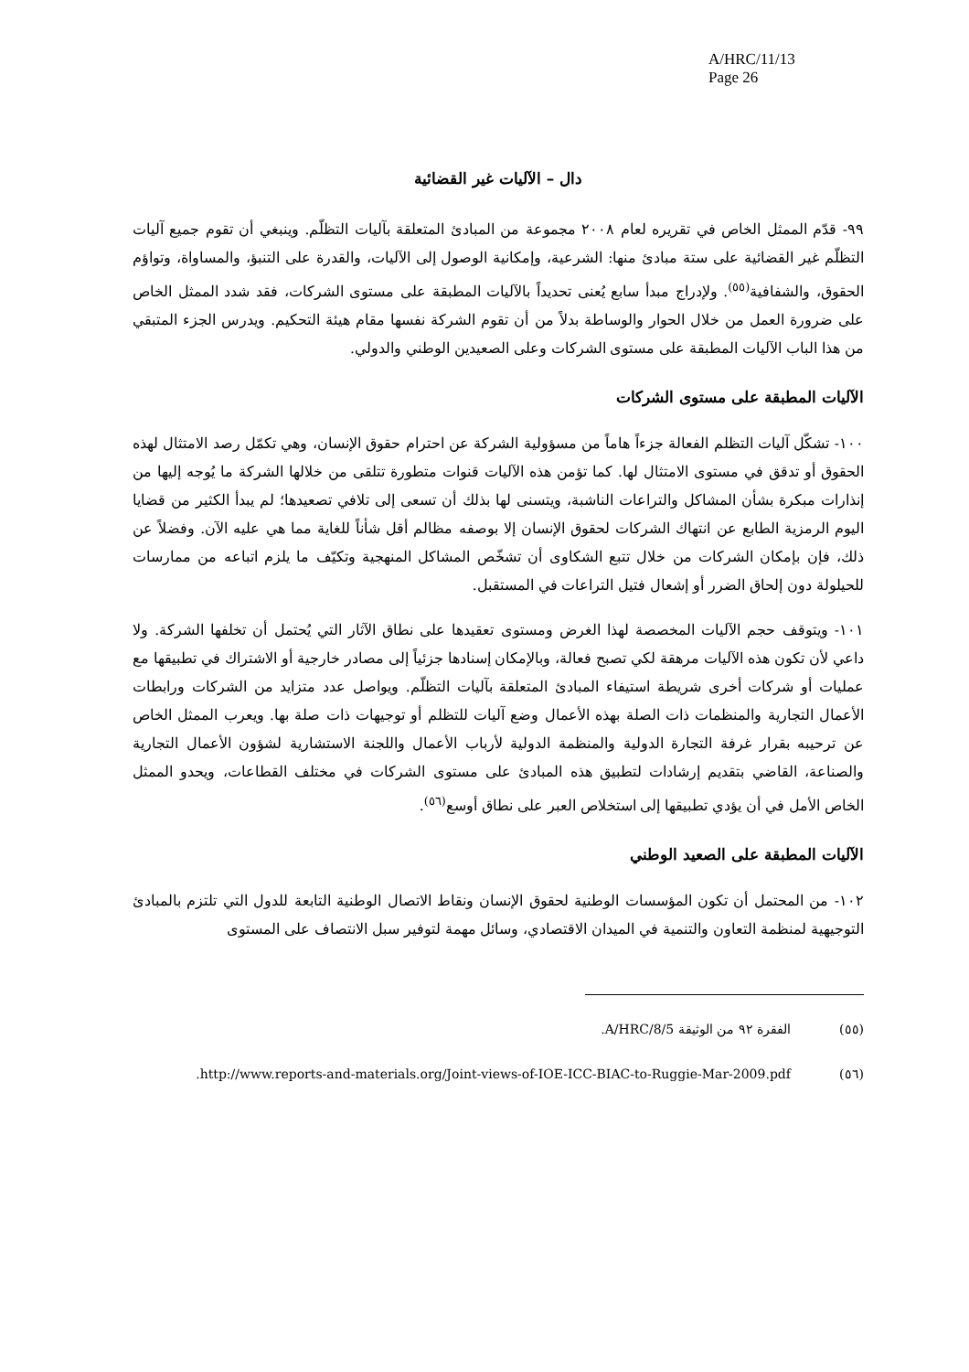A/HRC/11/13
Page 26
دال – الآليات غير القضائية
٩٩- قدّم الممثل الخاص في تقريره لعام ٢٠٠٨ مجموعة من المبادئ المتعلقة بآليات التظلّم. وينبغي أن تقوم جميع آليات التظلّم غير القضائية على ستة مبادئ منها: الشرعية، وإمكانية الوصول إلى الآليات، والقدرة على التنبؤ، والمساواة، وتواؤم الحقوق، والشفافية<sup>(٥٥)</sup>. ولإدراج مبدأ سابع يُعنى تحديداً بالآليات المطبقة على مستوى الشركات، فقد شدد الممثل الخاص على ضرورة العمل من خلال الحوار والوساطة بدلاً من أن تقوم الشركة نفسها مقام هيئة التحكيم. ويدرس الجزء المتبقي من هذا الباب الآليات المطبقة على مستوى الشركات وعلى الصعيدين الوطني والدولي.
الآليات المطبقة على مستوى الشركات
١٠٠- تشكّل آليات التظلم الفعالة جزءاً هاماً من مسؤولية الشركة عن احترام حقوق الإنسان، وهي تكمّل رصد الامتثال لهذه الحقوق أو تدقق في مستوى الامتثال لها. كما تؤمن هذه الآليات قنوات متطورة تتلقى من خلالها الشركة ما يُوجه إليها من إنذارات مبكرة بشأن المشاكل والتراعات الناشبة، ويتسنى لها بذلك أن تسعى إلى تلافي تصعيدها؛ لم يبدأ الكثير من قضايا اليوم الرمزية الطابع عن انتهاك الشركات لحقوق الإنسان إلا بوصفه مظالم أقل شأناً للغاية مما هي عليه الآن. وفضلاً عن ذلك، فإن بإمكان الشركات من خلال تتبع الشكاوى أن تشخّص المشاكل المنهجية وتكيّف ما يلزم اتباعه من ممارسات للحيلولة دون إلحاق الضرر أو إشعال فتيل التراعات في المستقبل.
١٠١- ويتوقف حجم الآليات المخصصة لهذا الغرض ومستوى تعقيدها على نطاق الآثار التي يُحتمل أن تخلفها الشركة. ولا داعي لأن تكون هذه الآليات مرهقة لكي تصبح فعالة، وبالإمكان إسنادها جزئياً إلى مصادر خارجية أو الاشتراك في تطبيقها مع عمليات أو شركات أخرى شريطة استيفاء المبادئ المتعلقة بآليات التظلّم. ويواصل عدد متزايد من الشركات ورابطات الأعمال التجارية والمنظمات ذات الصلة بهذه الأعمال وضع آليات للتظلم أو توجيهات ذات صلة بها. ويعرب الممثل الخاص عن ترحيبه بقرار غرفة التجارة الدولية والمنظمة الدولية لأرباب الأعمال واللجنة الاستشارية لشؤون الأعمال التجارية والصناعة، القاضي بتقديم إرشادات لتطبيق هذه المبادئ على مستوى الشركات في مختلف القطاعات، ويحدو الممثل الخاص الأمل في أن يؤدي تطبيقها إلى استخلاص العبر على نطاق أوسع<sup>(٥٦)</sup>.
الآليات المطبقة على الصعيد الوطني
١٠٢- من المحتمل أن تكون المؤسسات الوطنية لحقوق الإنسان ونقاط الاتصال الوطنية التابعة للدول التي تلتزم بالمبادئ التوجيهية لمنظمة التعاون والتنمية في الميدان الاقتصادي، وسائل مهمة لتوفير سبل الانتصاف على المستوى
(٥٥) الفقرة ٩٢ من الوثيقة A/HRC/8/5.
(٥٦) http://www.reports-and-materials.org/Joint-views-of-IOE-ICC-BIAC-to-Ruggie-Mar-2009.pdf.